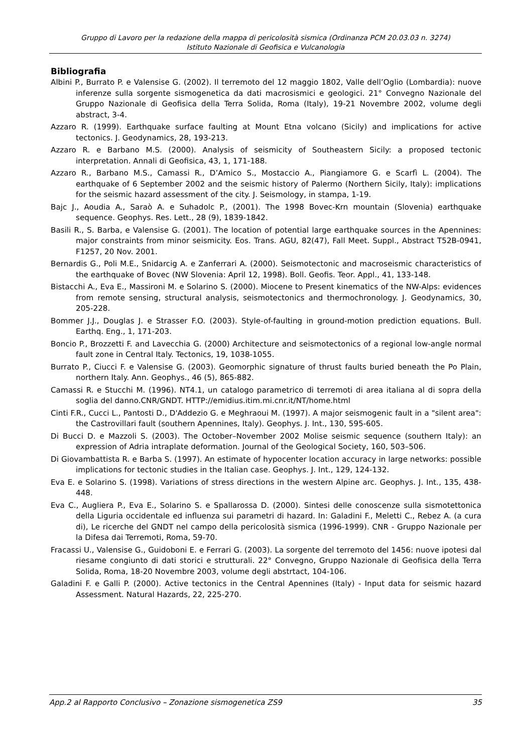Gruppo di Lavoro per la redazione della mappa di pericolosità sismica (Ordinanza PCM 20.03.03 n. 3274)
Istituto Nazionale di Geofisica e Vulcanologia
Bibliografia
Albini P., Burrato P. e Valensise G. (2002). Il terremoto del 12 maggio 1802, Valle dell’Oglio (Lombardia): nuove inferenze sulla sorgente sismogenetica da dati macrosismici e geologici. 21° Convegno Nazionale del Gruppo Nazionale di Geofisica della Terra Solida, Roma (Italy), 19-21 Novembre 2002, volume degli abstract, 3-4.
Azzaro R. (1999). Earthquake surface faulting at Mount Etna volcano (Sicily) and implications for active tectonics. J. Geodynamics, 28, 193-213.
Azzaro R. e Barbano M.S. (2000). Analysis of seismicity of Southeastern Sicily: a proposed tectonic interpretation. Annali di Geofisica, 43, 1, 171-188.
Azzaro R., Barbano M.S., Camassi R., D’Amico S., Mostaccio A., Piangiamore G. e Scarfì L. (2004). The earthquake of 6 September 2002 and the seismic history of Palermo (Northern Sicily, Italy): implications for the seismic hazard assessment of the city. J. Seismology, in stampa, 1-19.
Bajc J., Aoudia A., Saraò A. e Suhadolc P., (2001). The 1998 Bovec-Krn mountain (Slovenia) earthquake sequence. Geophys. Res. Lett., 28 (9), 1839-1842.
Basili R., S. Barba, e Valensise G. (2001). The location of potential large earthquake sources in the Apennines: major constraints from minor seismicity. Eos. Trans. AGU, 82(47), Fall Meet. Suppl., Abstract T52B-0941, F1257, 20 Nov. 2001.
Bernardis G., Poli M.E., Snidarcig A. e Zanferrari A. (2000). Seismotectonic and macroseismic characteristics of the earthquake of Bovec (NW Slovenia: April 12, 1998). Boll. Geofis. Teor. Appl., 41, 133-148.
Bistacchi A., Eva E., Massironi M. e Solarino S. (2000). Miocene to Present kinematics of the NW-Alps: evidences from remote sensing, structural analysis, seismotectonics and thermochronology. J. Geodynamics, 30, 205-228.
Bommer J.J., Douglas J. e Strasser F.O. (2003). Style-of-faulting in ground-motion prediction equations. Bull. Earthq. Eng., 1, 171-203.
Boncio P., Brozzetti F. and Lavecchia G. (2000) Architecture and seismotectonics of a regional low-angle normal fault zone in Central Italy. Tectonics, 19, 1038-1055.
Burrato P., Ciucci F. e Valensise G. (2003). Geomorphic signature of thrust faults buried beneath the Po Plain, northern Italy. Ann. Geophys., 46 (5), 865-882.
Camassi R. e Stucchi M. (1996). NT4.1, un catalogo parametrico di terremoti di area italiana al di sopra della soglia del danno.CNR/GNDT. HTTP://emidius.itim.mi.cnr.it/NT/home.html
Cinti F.R., Cucci L., Pantosti D., D'Addezio G. e Meghraoui M. (1997). A major seismogenic fault in a "silent area": the Castrovillari fault (southern Apennines, Italy). Geophys. J. Int., 130, 595-605.
Di Bucci D. e Mazzoli S. (2003). The October–November 2002 Molise seismic sequence (southern Italy): an expression of Adria intraplate deformation. Journal of the Geological Society, 160, 503–506.
Di Giovambattista R. e Barba S. (1997). An estimate of hypocenter location accuracy in large networks: possible implications for tectonic studies in the Italian case. Geophys. J. Int., 129, 124-132.
Eva E. e Solarino S. (1998). Variations of stress directions in the western Alpine arc. Geophys. J. Int., 135, 438-448.
Eva C., Augliera P., Eva E., Solarino S. e Spallarossa D. (2000). Sintesi delle conoscenze sulla sismotettonica della Liguria occidentale ed influenza sui parametri di hazard. In: Galadini F., Meletti C., Rebez A. (a cura di), Le ricerche del GNDT nel campo della pericolosità sismica (1996-1999). CNR - Gruppo Nazionale per la Difesa dai Terremoti, Roma, 59-70.
Fracassi U., Valensise G., Guidoboni E. e Ferrari G. (2003). La sorgente del terremoto del 1456: nuove ipotesi dal riesame congiunto di dati storici e strutturali. 22° Convegno, Gruppo Nazionale di Geofisica della Terra Solida, Roma, 18-20 Novembre 2003, volume degli abstrtact, 104-106.
Galadini F. e Galli P. (2000). Active tectonics in the Central Apennines (Italy) - Input data for seismic hazard Assessment. Natural Hazards, 22, 225-270.
App.2 al Rapporto Conclusivo – Zonazione sismogenetica ZS9 35